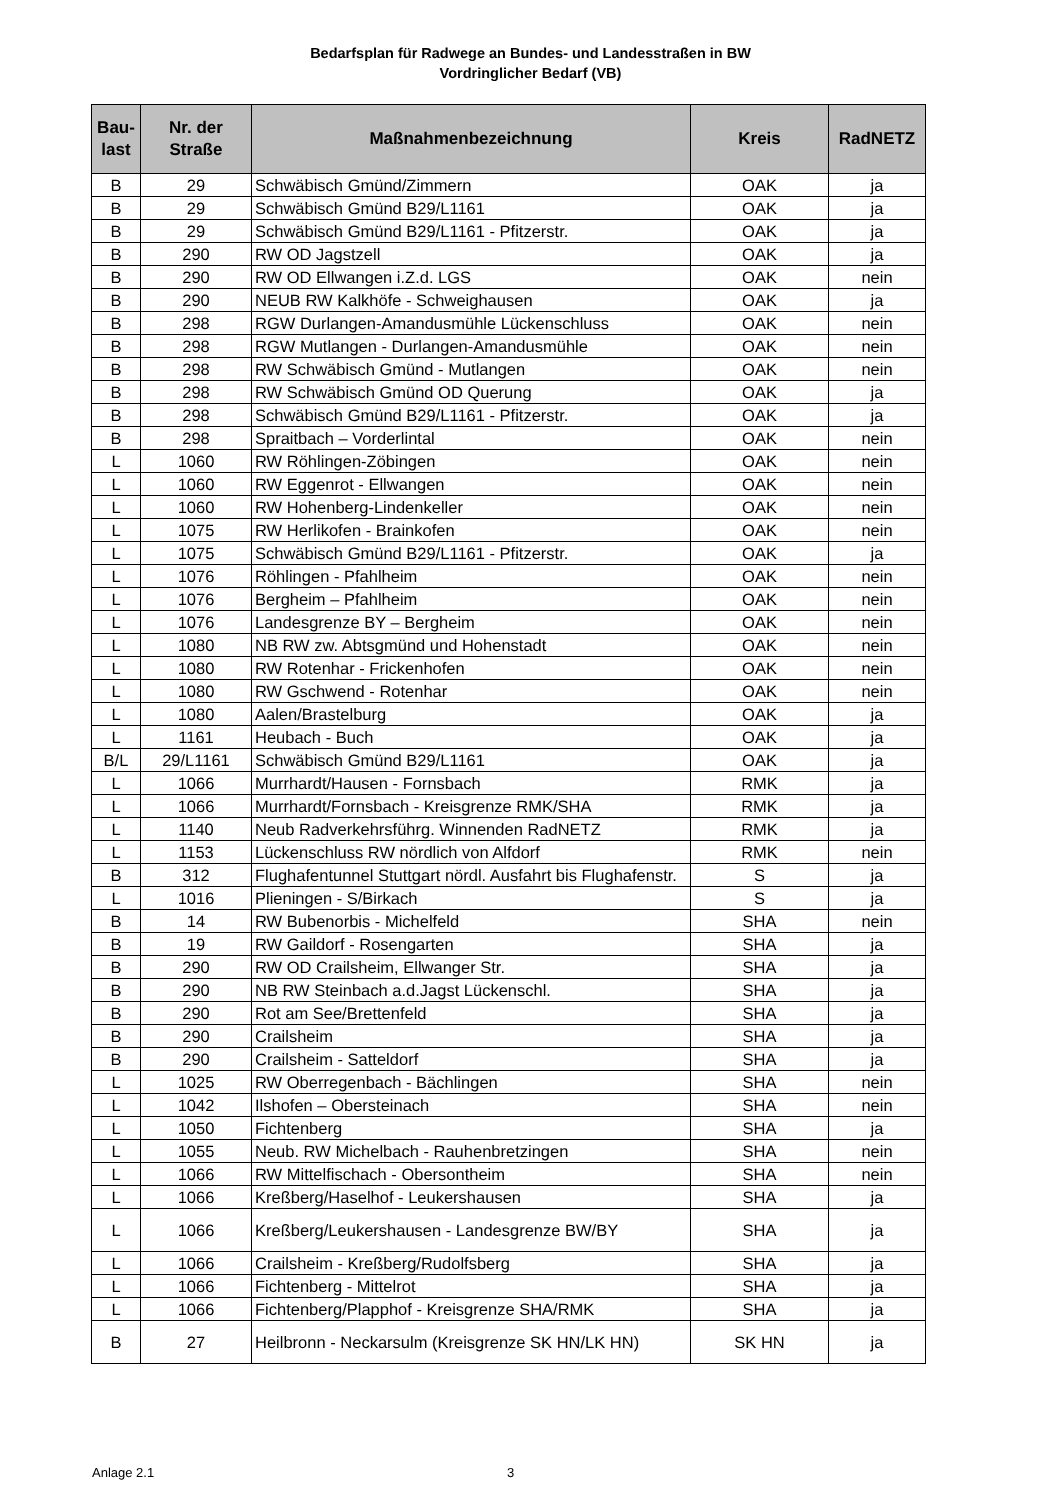Bedarfsplan für Radwege an Bundes- und Landesstraßen in BW
Vordringlicher Bedarf (VB)
| Bau- last | Nr. der Straße | Maßnahmenbezeichnung | Kreis | RadNETZ |
| --- | --- | --- | --- | --- |
| B | 29 | Schwäbisch Gmünd/Zimmern | OAK | ja |
| B | 29 | Schwäbisch Gmünd B29/L1161 | OAK | ja |
| B | 29 | Schwäbisch Gmünd B29/L1161 - Pfitzerstr. | OAK | ja |
| B | 290 | RW OD Jagstzell | OAK | ja |
| B | 290 | RW OD Ellwangen i.Z.d. LGS | OAK | nein |
| B | 290 | NEUB RW Kalkhöfe - Schweighausen | OAK | ja |
| B | 298 | RGW Durlangen-Amandusmühle Lückenschluss | OAK | nein |
| B | 298 | RGW Mutlangen - Durlangen-Amandusmühle | OAK | nein |
| B | 298 | RW Schwäbisch Gmünd - Mutlangen | OAK | nein |
| B | 298 | RW Schwäbisch Gmünd OD Querung | OAK | ja |
| B | 298 | Schwäbisch Gmünd B29/L1161 - Pfitzerstr. | OAK | ja |
| B | 298 | Spraitbach – Vorderlintal | OAK | nein |
| L | 1060 | RW Röhlingen-Zöbingen | OAK | nein |
| L | 1060 | RW Eggenrot - Ellwangen | OAK | nein |
| L | 1060 | RW Hohenberg-Lindenkeller | OAK | nein |
| L | 1075 | RW Herlikofen - Brainkofen | OAK | nein |
| L | 1075 | Schwäbisch Gmünd B29/L1161 - Pfitzerstr. | OAK | ja |
| L | 1076 | Röhlingen - Pfahlheim | OAK | nein |
| L | 1076 | Bergheim – Pfahlheim | OAK | nein |
| L | 1076 | Landesgrenze BY – Bergheim | OAK | nein |
| L | 1080 | NB RW zw. Abtsgmünd und Hohenstadt | OAK | nein |
| L | 1080 | RW Rotenhar - Frickenhofen | OAK | nein |
| L | 1080 | RW Gschwend - Rotenhar | OAK | nein |
| L | 1080 | Aalen/Brastelburg | OAK | ja |
| L | 1161 | Heubach - Buch | OAK | ja |
| B/L | 29/L1161 | Schwäbisch Gmünd B29/L1161 | OAK | ja |
| L | 1066 | Murrhardt/Hausen - Fornsbach | RMK | ja |
| L | 1066 | Murrhardt/Fornsbach - Kreisgrenze RMK/SHA | RMK | ja |
| L | 1140 | Neub Radverkehrsführg. Winnenden RadNETZ | RMK | ja |
| L | 1153 | Lückenschluss RW nördlich von Alfdorf | RMK | nein |
| B | 312 | Flughafentunnel Stuttgart nördl. Ausfahrt bis Flughafenstr. | S | ja |
| L | 1016 | Plieningen - S/Birkach | S | ja |
| B | 14 | RW Bubenorbis - Michelfeld | SHA | nein |
| B | 19 | RW Gaildorf - Rosengarten | SHA | ja |
| B | 290 | RW OD Crailsheim, Ellwanger Str. | SHA | ja |
| B | 290 | NB RW Steinbach a.d.Jagst Lückenschl. | SHA | ja |
| B | 290 | Rot am See/Brettenfeld | SHA | ja |
| B | 290 | Crailsheim | SHA | ja |
| B | 290 | Crailsheim - Satteldorf | SHA | ja |
| L | 1025 | RW Oberregenbach - Bächlingen | SHA | nein |
| L | 1042 | Ilshofen – Obersteinach | SHA | nein |
| L | 1050 | Fichtenberg | SHA | ja |
| L | 1055 | Neub. RW Michelbach - Rauhenbretzingen | SHA | nein |
| L | 1066 | RW Mittelfischach - Obersontheim | SHA | nein |
| L | 1066 | Kreßberg/Haselhof - Leukershausen | SHA | ja |
| L | 1066 | Kreßberg/Leukershausen - Landesgrenze BW/BY | SHA | ja |
| L | 1066 | Crailsheim - Kreßberg/Rudolfsberg | SHA | ja |
| L | 1066 | Fichtenberg - Mittelrot | SHA | ja |
| L | 1066 | Fichtenberg/Plapphof - Kreisgrenze SHA/RMK | SHA | ja |
| B | 27 | Heilbronn - Neckarsulm (Kreisgrenze SK HN/LK HN) | SK HN | ja |
Anlage 2.1 3